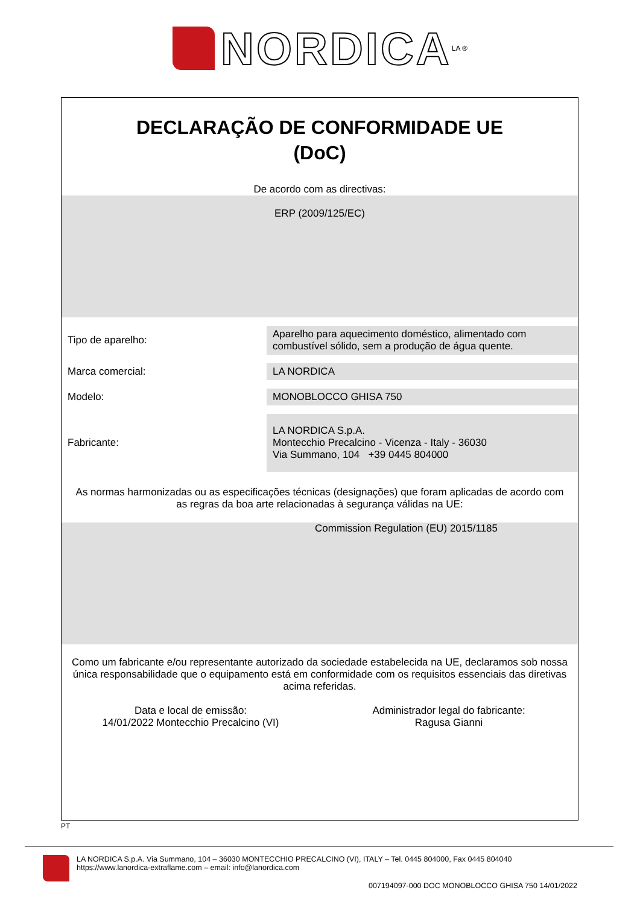NORDICA
LA ®
DECLARAÇÃO DE CONFORMIDADE UE
(DoC)
De acordo com as directivas:
ERP (2009/125/EC)
| Tipo de aparelho: | Aparelho para aquecimento doméstico, alimentado com combustível sólido, sem a produção de água quente. |
| Marca comercial: | LA NORDICA |
| Modelo: | MONOBLOCCO GHISA 750 |
| Fabricante: | LA NORDICA S.p.A. Montecchio Precalcino - Vicenza - Italy - 36030 Via Summano, 104 +39 0445 804000 |
As normas harmonizadas ou as especificações técnicas (designações) que foram aplicadas de acordo com as regras da boa arte relacionadas à segurança válidas na UE:
Commission Regulation (EU) 2015/1185
Como um fabricante e/ou representante autorizado da sociedade estabelecida na UE, declaramos sob nossa única responsabilidade que o equipamento está em conformidade com os requisitos essenciais das diretivas acima referidas.
Data e local de emissão:
14/01/2022 Montecchio Precalcino (VI)
Administrador legal do fabricante:
Ragusa Gianni
PT
LA NORDICA S.p.A. Via Summano, 104 – 36030 MONTECCHIO PRECALCINO (VI), ITALY – Tel. 0445 804000, Fax 0445 804040
https://www.lanordica-extraflame.com – email: info@lanordica.com
007194097-000 DOC MONOBLOCCO GHISA 750 14/01/2022